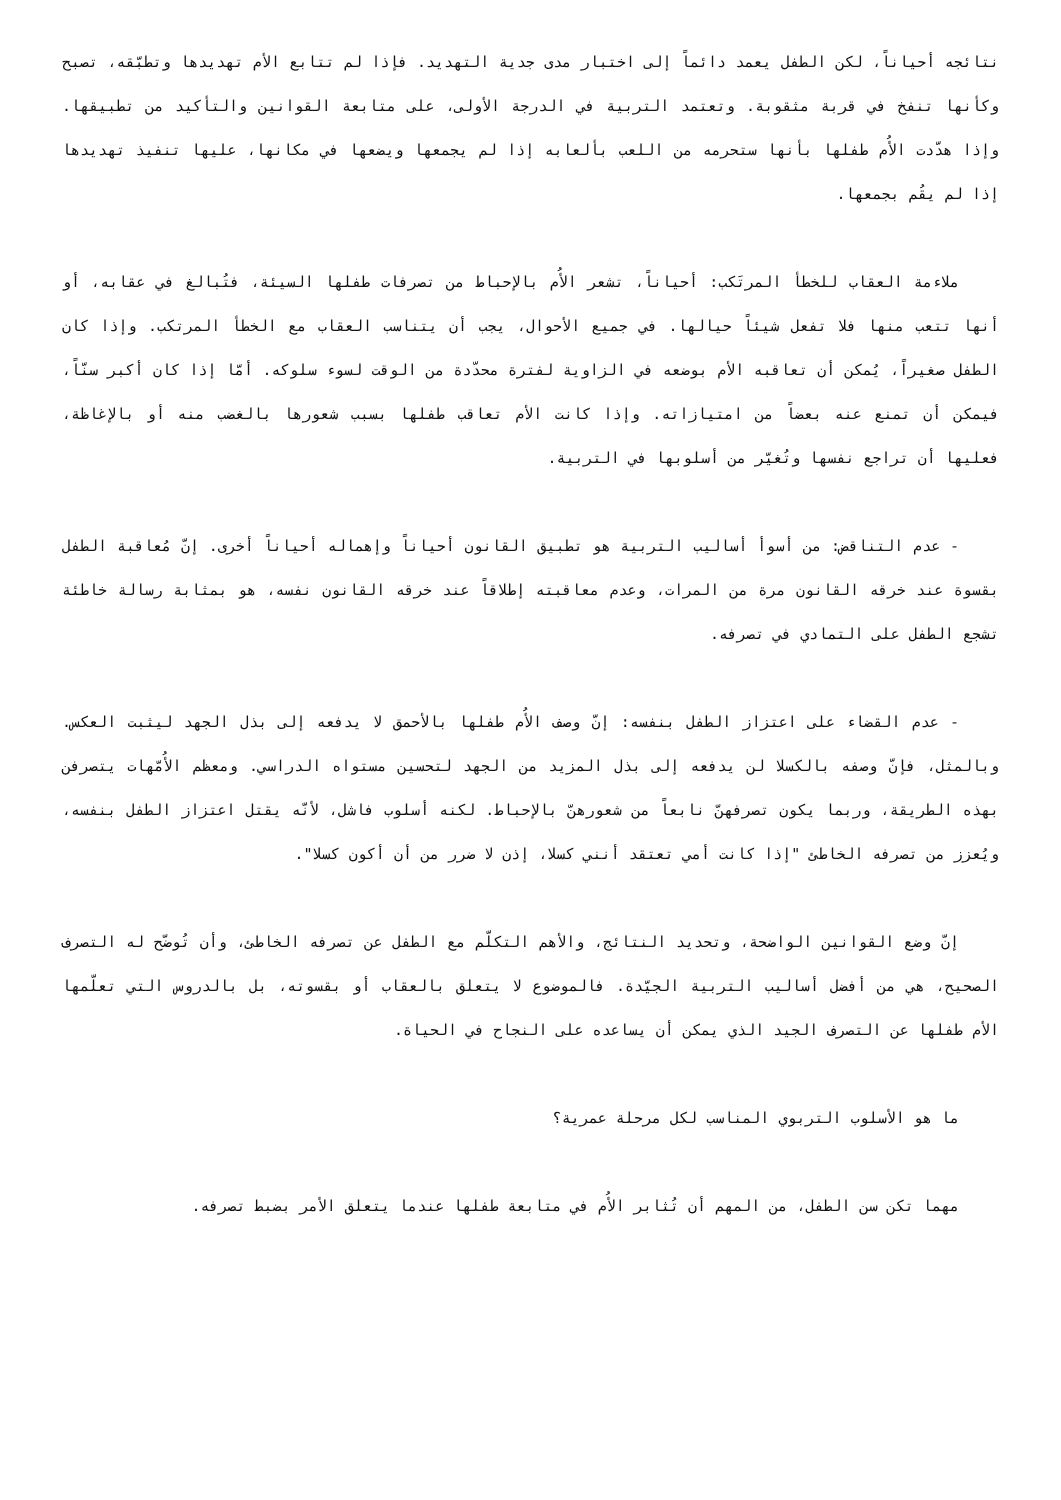نتائجه أحياناً، لكن الطفل يعمد دائماً إلى اختبار مدى جدية التهديد. فإذا لم تتابع الأم تهديدها وتطبّقه، تصبح وكأنها تنفخ في قربة مثقوبة. وتعتمد التربية في الدرجة الأولى، على متابعة القوانين والتأكيد من تطبيقها. وإذا هدّدت الأُم طفلها بأنها ستحرمه من اللعب بألعابه إذا لم يجمعها ويضعها في مكانها، عليها تنفيذ تهديدها إذا لم يقُم بجمعها.
ملاءمة العقاب للخطأ المرتَكب: أحياناً، تشعر الأُم بالإحباط من تصرفات طفلها السيئة، فتُبالغ في عقابه، أو أنها تتعب منها فلا تفعل شيئاً حيالها. في جميع الأحوال، يجب أن يتناسب العقاب مع الخطأ المرتكب. وإذا كان الطفل صغيراً، يُمكن أن تعاقبه الأم بوضعه في الزاوية لفترة محدّدة من الوقت لسوء سلوكه. أمّا إذا كان أكبر سنّاً، فيمكن أن تمنع عنه بعضاً من امتيازاته. وإذا كانت الأم تعاقب طفلها بسبب شعورها بالغضب منه أو بالإغاظة، فعليها أن تراجع نفسها وتُغيّر من أسلوبها في التربية.
- عدم التناقض: من أسوأ أساليب التربية هو تطبيق القانون أحياناً وإهماله أحياناً أخرى. إنّ مُعاقبة الطفل بقسوة عند خرقه القانون مرة من المرات، وعدم معاقبته إطلاقاً عند خرقه القانون نفسه، هو بمثابة رسالة خاطئة تشجع الطفل على التمادي في تصرفه.
- عدم القضاء على اعتزاز الطفل بنفسه: إنّ وصف الأُم طفلها بالأحمق لا يدفعه إلى بذل الجهد ليثبت العكس. وبالمثل، فإنّ وصفه بالكسلا لن يدفعه إلى بذل المزيد من الجهد لتحسين مستواه الدراسي. ومعظم الأُمّهات يتصرفن بهذه الطريقة، وربما يكون تصرفهنّ نابعاً من شعورهنّ بالإحباط. لكنه أسلوب فاشل، لأنّه يقتل اعتزاز الطفل بنفسه، ويُعزز من تصرفه الخاطئ "إذا كانت أمي تعتقد أنني كسلا، إذن لا ضرر من أن أكون كسلا".
إنّ وضع القوانين الواضحة، وتحديد النتائج، والأهم التكلّم مع الطفل عن تصرفه الخاطئ، وأن تُوضّح له التصرف الصحيح، هي من أفضل أساليب التربية الجيّدة. فالموضوع لا يتعلق بالعقاب أو بقسوته، بل بالدروس التي تعلّمها الأم طفلها عن التصرف الجيد الذي يمكن أن يساعده على النجاح في الحياة.
ما هو الأسلوب التربوي المناسب لكل مرحلة عمرية؟
مهما تكن سن الطفل، من المهم أن تُثابر الأُم في متابعة طفلها عندما يتعلق الأمر بضبط تصرفه.